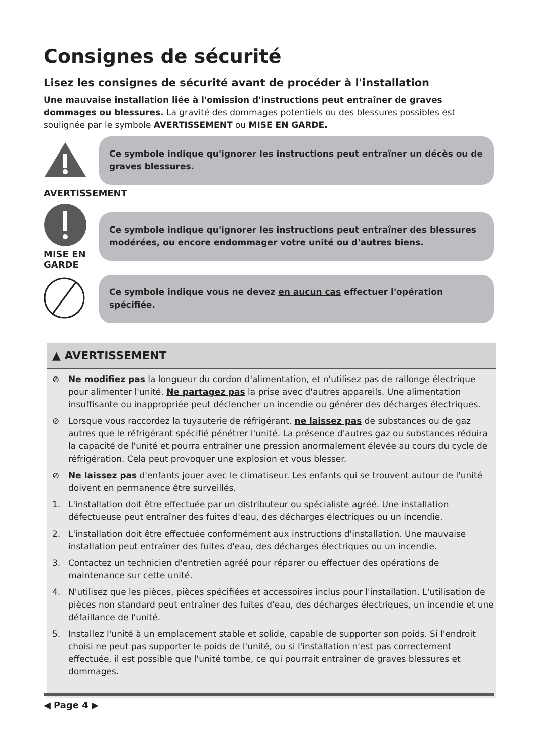Consignes de sécurité
Lisez les consignes de sécurité avant de procéder à l'installation
Une mauvaise installation liée à l'omission d'instructions peut entraîner de graves dommages ou blessures. La gravité des dommages potentiels ou des blessures possibles est soulignée par le symbole AVERTISSEMENT ou MISE EN GARDE.
Ce symbole indique qu'ignorer les instructions peut entraîner un décès ou de graves blessures.
AVERTISSEMENT
MISE EN
GARDE
Ce symbole indique qu'ignorer les instructions peut entraîner des blessures modérées, ou encore endommager votre unité ou d'autres biens.
Ce symbole indique vous ne devez en aucun cas effectuer l'opération spécifiée.
▲ AVERTISSEMENT
⊘ Ne modifiez pas la longueur du cordon d'alimentation, et n'utilisez pas de rallonge électrique pour alimenter l'unité. Ne partagez pas la prise avec d'autres appareils. Une alimentation insuffisante ou inappropriée peut déclencher un incendie ou générer des décharges électriques.
⊘ Lorsque vous raccordez la tuyauterie de réfrigérant, ne laissez pas de substances ou de gaz autres que le réfrigérant spécifié pénétrer l'unité. La présence d'autres gaz ou substances réduira la capacité de l'unité et pourra entraîner une pression anormalement élevée au cours du cycle de réfrigération. Cela peut provoquer une explosion et vous blesser.
⊘ Ne laissez pas d'enfants jouer avec le climatiseur. Les enfants qui se trouvent autour de l'unité doivent en permanence être surveillés.
1. L'installation doit être effectuée par un distributeur ou spécialiste agréé. Une installation défectueuse peut entraîner des fuites d'eau, des décharges électriques ou un incendie.
2. L'installation doit être effectuée conformément aux instructions d'installation. Une mauvaise installation peut entraîner des fuites d'eau, des décharges électriques ou un incendie.
3. Contactez un technicien d'entretien agréé pour réparer ou effectuer des opérations de maintenance sur cette unité.
4. N'utilisez que les pièces, pièces spécifiées et accessoires inclus pour l'installation. L'utilisation de pièces non standard peut entraîner des fuites d'eau, des décharges électriques, un incendie et une défaillance de l'unité.
5. Installez l'unité à un emplacement stable et solide, capable de supporter son poids. Si l'endroit choisi ne peut pas supporter le poids de l'unité, ou si l'installation n'est pas correctement effectuée, il est possible que l'unité tombe, ce qui pourrait entraîner de graves blessures et dommages.
◀ Page 4 ▶